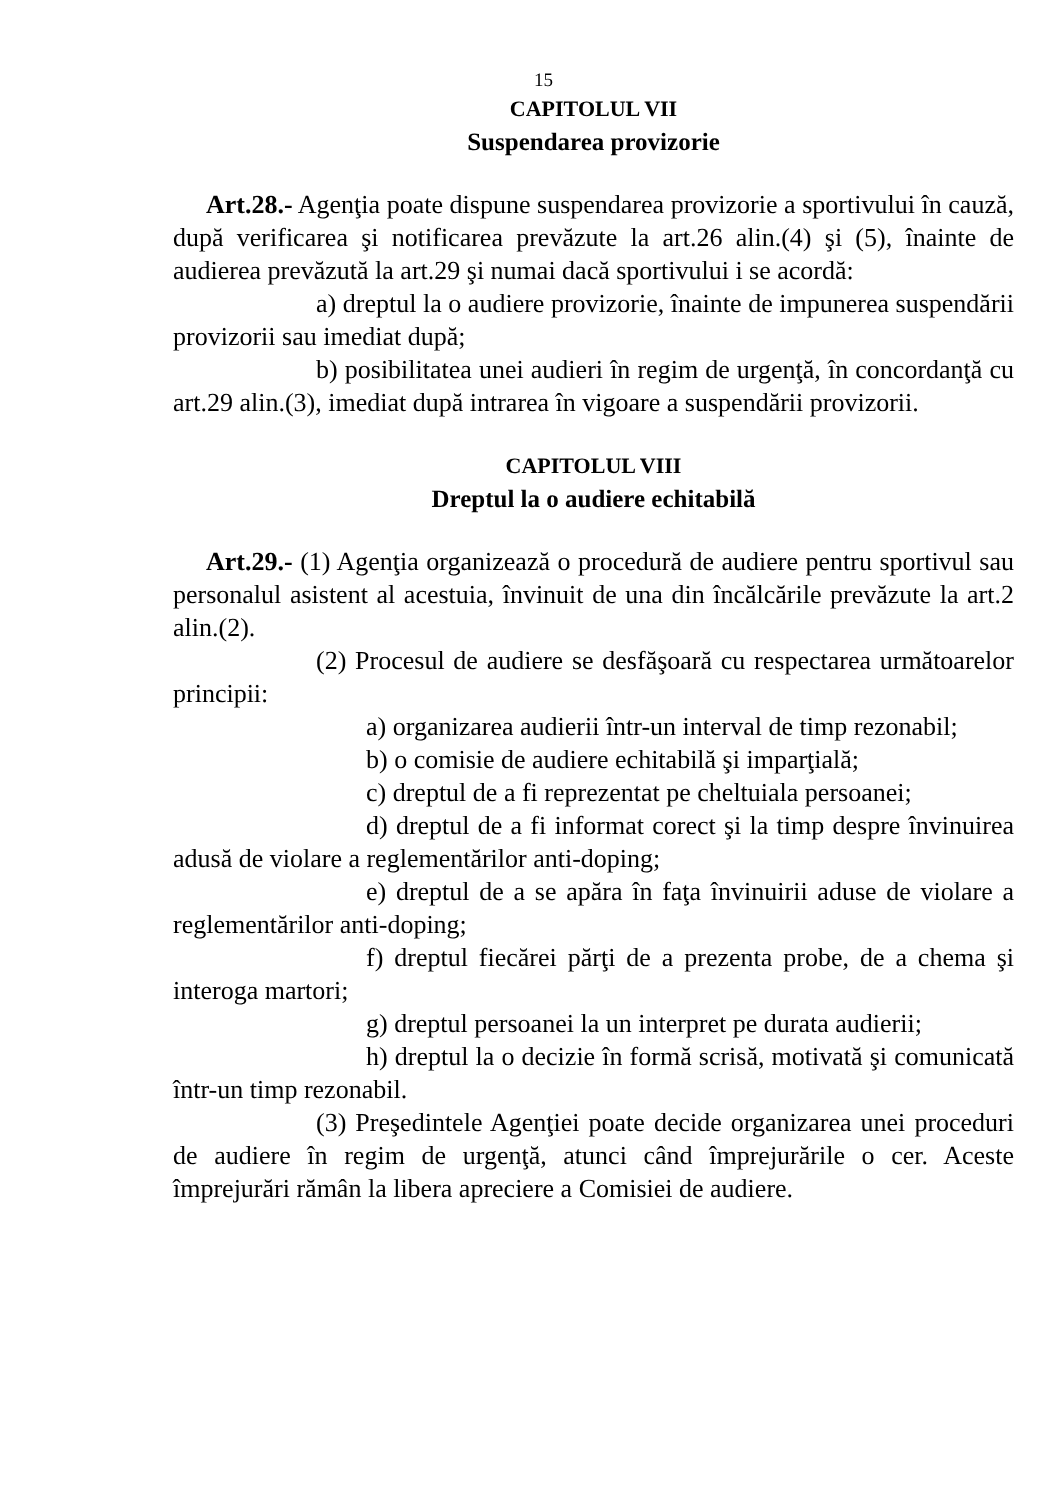15
CAPITOLUL VII
Suspendarea provizorie
Art.28.- Agenţia poate dispune suspendarea provizorie a sportivului în cauză, după verificarea şi notificarea prevăzute la art.26 alin.(4) şi (5), înainte de audierea prevăzută la art.29 şi numai dacă sportivului i se acordă:
a) dreptul la o audiere provizorie, înainte de impunerea suspendării provizorii sau imediat după;
b) posibilitatea unei audieri în regim de urgenţă, în concordanţă cu art.29 alin.(3), imediat după intrarea în vigoare a suspendării provizorii.
CAPITOLUL VIII
Dreptul la o audiere echitabilă
Art.29.- (1) Agenţia organizează o procedură de audiere pentru sportivul sau personalul asistent al acestuia, învinuit de una din încălcările prevăzute la art.2 alin.(2).
(2) Procesul de audiere se desfăşoară cu respectarea următoarelor principii:
a) organizarea audierii într-un interval de timp rezonabil;
b) o comisie de audiere echitabilă şi imparţială;
c) dreptul de a fi reprezentat pe cheltuiala persoanei;
d) dreptul de a fi informat corect şi la timp despre învinuirea adusă de violare a reglementărilor anti-doping;
e) dreptul de a se apăra în faţa învinuirii aduse de violare a reglementărilor anti-doping;
f) dreptul fiecărei părţi de a prezenta probe, de a chema şi interoga martori;
g) dreptul persoanei la un interpret pe durata audierii;
h) dreptul la o decizie în formă scrisă, motivată şi comunicată într-un timp rezonabil.
(3) Preşedintele Agenţiei poate decide organizarea unei proceduri de audiere în regim de urgenţă, atunci când împrejurările o cer. Aceste împrejurări rămân la libera apreciere a Comisiei de audiere.